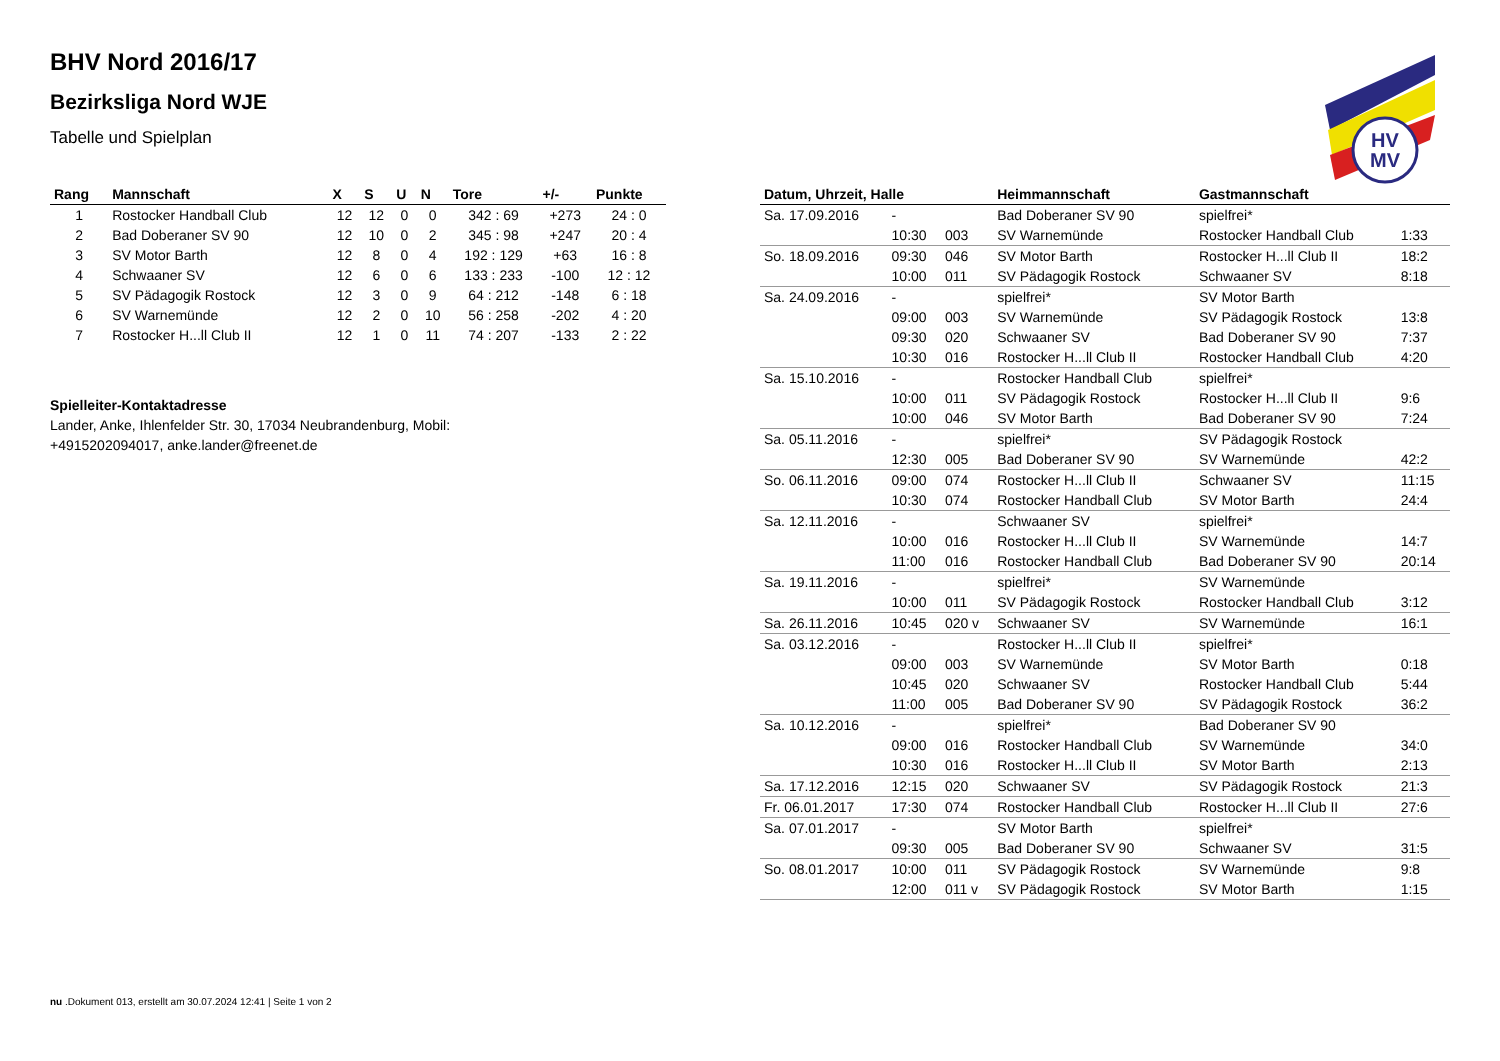HV
MV
BHV Nord 2016/17
Bezirksliga Nord WJE
Tabelle und Spielplan
| Rang | Mannschaft | X | S | U | N | Tore | +/- | Punkte |
| --- | --- | --- | --- | --- | --- | --- | --- | --- |
| 1 | Rostocker Handball Club | 12 | 12 | 0 | 0 | 342 : 69 | +273 | 24 : 0 |
| 2 | Bad Doberaner SV 90 | 12 | 10 | 0 | 2 | 345 : 98 | +247 | 20 : 4 |
| 3 | SV Motor Barth | 12 | 8 | 0 | 4 | 192 : 129 | +63 | 16 : 8 |
| 4 | Schwaaner SV | 12 | 6 | 0 | 6 | 133 : 233 | -100 | 12 : 12 |
| 5 | SV Pädagogik Rostock | 12 | 3 | 0 | 9 | 64 : 212 | -148 | 6 : 18 |
| 6 | SV Warnemünde | 12 | 2 | 0 | 10 | 56 : 258 | -202 | 4 : 20 |
| 7 | Rostocker H...ll Club II | 12 | 1 | 0 | 11 | 74 : 207 | -133 | 2 : 22 |
Spielleiter-Kontaktadresse
Lander, Anke, Ihlenfelder Str. 30, 17034 Neubrandenburg, Mobil: +4915202094017, anke.lander@freenet.de
| Datum, Uhrzeit, Halle | | | Heimmannschaft | Gastmannschaft | |
| --- | --- | --- | --- | --- | --- |
| Sa. 17.09.2016 | - | | Bad Doberaner SV 90 | spielfrei* | |
| | 10:30 | 003 | SV Warnemünde | Rostocker Handball Club | 1:33 |
| So. 18.09.2016 | 09:30 | 046 | SV Motor Barth | Rostocker H...ll Club II | 18:2 |
| | 10:00 | 011 | SV Pädagogik Rostock | Schwaaner SV | 8:18 |
| Sa. 24.09.2016 | - | | spielfrei* | SV Motor Barth | |
| | 09:00 | 003 | SV Warnemünde | SV Pädagogik Rostock | 13:8 |
| | 09:30 | 020 | Schwaaner SV | Bad Doberaner SV 90 | 7:37 |
| | 10:30 | 016 | Rostocker H...ll Club II | Rostocker Handball Club | 4:20 |
| Sa. 15.10.2016 | - | | Rostocker Handball Club | spielfrei* | |
| | 10:00 | 011 | SV Pädagogik Rostock | Rostocker H...ll Club II | 9:6 |
| | 10:00 | 046 | SV Motor Barth | Bad Doberaner SV 90 | 7:24 |
| Sa. 05.11.2016 | - | | spielfrei* | SV Pädagogik Rostock | |
| | 12:30 | 005 | Bad Doberaner SV 90 | SV Warnemünde | 42:2 |
| So. 06.11.2016 | 09:00 | 074 | Rostocker H...ll Club II | Schwaaner SV | 11:15 |
| | 10:30 | 074 | Rostocker Handball Club | SV Motor Barth | 24:4 |
| Sa. 12.11.2016 | - | | Schwaaner SV | spielfrei* | |
| | 10:00 | 016 | Rostocker H...ll Club II | SV Warnemünde | 14:7 |
| | 11:00 | 016 | Rostocker Handball Club | Bad Doberaner SV 90 | 20:14 |
| Sa. 19.11.2016 | - | | spielfrei* | SV Warnemünde | |
| | 10:00 | 011 | SV Pädagogik Rostock | Rostocker Handball Club | 3:12 |
| Sa. 26.11.2016 | 10:45 | 020 v | Schwaaner SV | SV Warnemünde | 16:1 |
| Sa. 03.12.2016 | - | | Rostocker H...ll Club II | spielfrei* | |
| | 09:00 | 003 | SV Warnemünde | SV Motor Barth | 0:18 |
| | 10:45 | 020 | Schwaaner SV | Rostocker Handball Club | 5:44 |
| | 11:00 | 005 | Bad Doberaner SV 90 | SV Pädagogik Rostock | 36:2 |
| Sa. 10.12.2016 | - | | spielfrei* | Bad Doberaner SV 90 | |
| | 09:00 | 016 | Rostocker Handball Club | SV Warnemünde | 34:0 |
| | 10:30 | 016 | Rostocker H...ll Club II | SV Motor Barth | 2:13 |
| Sa. 17.12.2016 | 12:15 | 020 | Schwaaner SV | SV Pädagogik Rostock | 21:3 |
| Fr. 06.01.2017 | 17:30 | 074 | Rostocker Handball Club | Rostocker H...ll Club II | 27:6 |
| Sa. 07.01.2017 | - | | SV Motor Barth | spielfrei* | |
| | 09:30 | 005 | Bad Doberaner SV 90 | Schwaaner SV | 31:5 |
| So. 08.01.2017 | 10:00 | 011 | SV Pädagogik Rostock | SV Warnemünde | 9:8 |
| | 12:00 | 011 v | SV Pädagogik Rostock | SV Motor Barth | 1:15 |
nu .Dokument 013, erstellt am 30.07.2024 12:41 | Seite 1 von 2